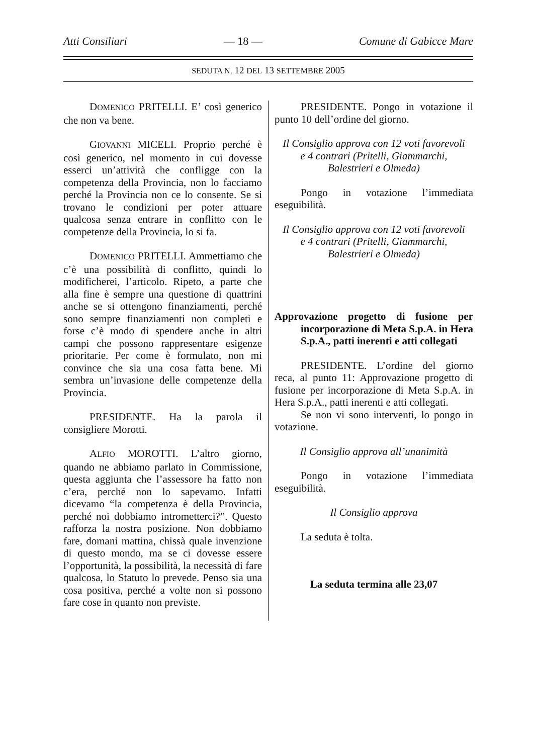Atti Consiliari — 18 — Comune di Gabicce Mare
SEDUTA N. 12 DEL 13 SETTEMBRE 2005
DOMENICO PRITELLI. E’ così generico che non va bene.
GIOVANNI MICELI. Proprio perché è così generico, nel momento in cui dovesse esserci un’attività che confligge con la competenza della Provincia, non lo facciamo perché la Provincia non ce lo consente. Se si trovano le condizioni per poter attuare qualcosa senza entrare in conflitto con le competenze della Provincia, lo si fa.
DOMENICO PRITELLI. Ammettiamo che c’è una possibilità di conflitto, quindi lo modificherei, l’articolo. Ripeto, a parte che alla fine è sempre una questione di quattrini anche se si ottengono finanziamenti, perché sono sempre finanziamenti non completi e forse c’è modo di spendere anche in altri campi che possono rappresentare esigenze prioritarie. Per come è formulato, non mi convince che sia una cosa fatta bene. Mi sembra un’invasione delle competenze della Provincia.
PRESIDENTE. Ha la parola il consigliere Morotti.
ALFIO MOROTTI. L’altro giorno, quando ne abbiamo parlato in Commissione, questa aggiunta che l’assessore ha fatto non c’era, perché non lo sapevamo. Infatti dicevamo “la competenza è della Provincia, perché noi dobbiamo intrometterci?”. Questo rafforza la nostra posizione. Non dobbiamo fare, domani mattina, chissà quale invenzione di questo mondo, ma se ci dovesse essere l’opportunità, la possibilità, la necessità di fare qualcosa, lo Statuto lo prevede. Penso sia una cosa positiva, perché a volte non si possono fare cose in quanto non previste.
PRESIDENTE. Pongo in votazione il punto 10 dell’ordine del giorno.
Il Consiglio approva con 12 voti favorevoli
e 4 contrari (Pritelli, Giammarchi,
Balestrieri e Olmeda)
Pongo in votazione l’immediata eseguibilità.
Il Consiglio approva con 12 voti favorevoli
e 4 contrari (Pritelli, Giammarchi,
Balestrieri e Olmeda)
Approvazione progetto di fusione per incorporazione di Meta S.p.A. in Hera S.p.A., patti inerenti e atti collegati
PRESIDENTE. L’ordine del giorno reca, al punto 11: Approvazione progetto di fusione per incorporazione di Meta S.p.A. in Hera S.p.A., patti inerenti e atti collegati.
Se non vi sono interventi, lo pongo in votazione.
Il Consiglio approva all’unanimità
Pongo in votazione l’immediata eseguibilità.
Il Consiglio approva
La seduta è tolta.
La seduta termina alle 23,07